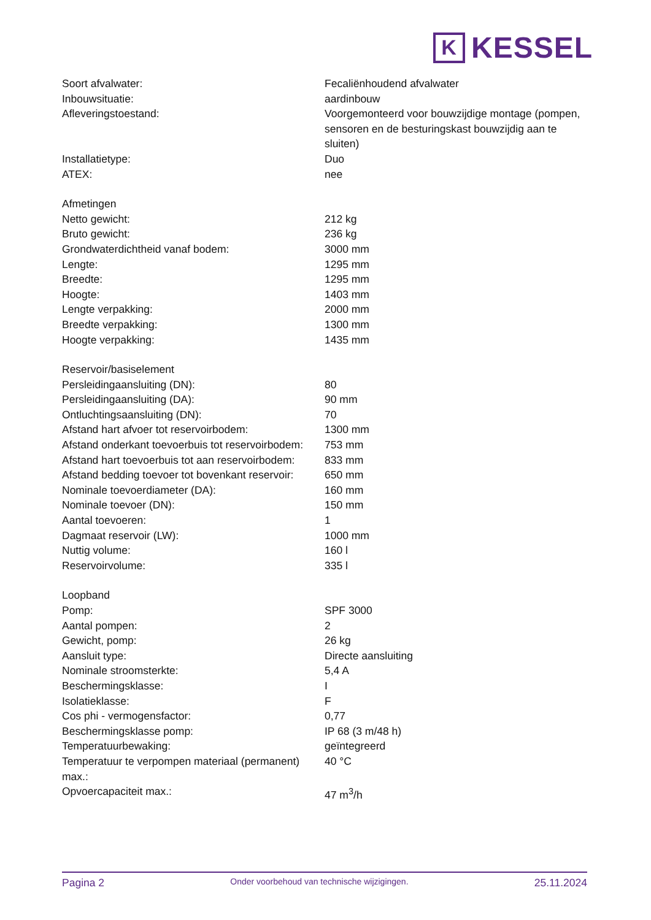K
KESSEL
| Soort afvalwater: | Fecaliënhoudend afvalwater |
| Inbouwsituatie: | aardinbouw |
| Afleveringstoestand: | Voorgemonteerd voor bouwzijdige montage (pompen, sensoren en de besturingskast bouwzijdig aan te sluiten) |
| Installatietype: | Duo |
| ATEX: | nee |
| Afmetingen | |
| Netto gewicht: | 212 kg |
| Bruto gewicht: | 236 kg |
| Grondwaterdichtheid vanaf bodem: | 3000 mm |
| Lengte: | 1295 mm |
| Breedte: | 1295 mm |
| Hoogte: | 1403 mm |
| Lengte verpakking: | 2000 mm |
| Breedte verpakking: | 1300 mm |
| Hoogte verpakking: | 1435 mm |
| Reservoir/basiselement | |
| Persleidingaansluiting (DN): | 80 |
| Persleidingaansluiting (DA): | 90 mm |
| Ontluchtingsaansluiting (DN): | 70 |
| Afstand hart afvoer tot reservoirbodem: | 1300 mm |
| Afstand onderkant toevoerbuis tot reservoirbodem: | 753 mm |
| Afstand hart toevoerbuis tot aan reservoirbodem: | 833 mm |
| Afstand bedding toevoer tot bovenkant reservoir: | 650 mm |
| Nominale toevoerdiameter (DA): | 160 mm |
| Nominale toevoer (DN): | 150 mm |
| Aantal toevoeren: | 1 |
| Dagmaat reservoir (LW): | 1000 mm |
| Nuttig volume: | 160 l |
| Reservoirvolume: | 335 l |
| Loopband | |
| Pomp: | SPF 3000 |
| Aantal pompen: | 2 |
| Gewicht, pomp: | 26 kg |
| Aansluit type: | Directe aansluiting |
| Nominale stroomsterkte: | 5,4 A |
| Beschermingsklasse: | I |
| Isolatieklasse: | F |
| Cos phi - vermogensfactor: | 0,77 |
| Beschermingsklasse pomp: | IP 68 (3 m/48 h) |
| Temperatuurbewaking: | geïntegreerd |
| Temperatuur te verpompen materiaal (permanent) max.: | 40 °C |
| Opvoercapaciteit max.: | 47 m<sup>3</sup>/h |
Pagina 2 Onder voorbehoud van technische wijzigingen. 25.11.2024